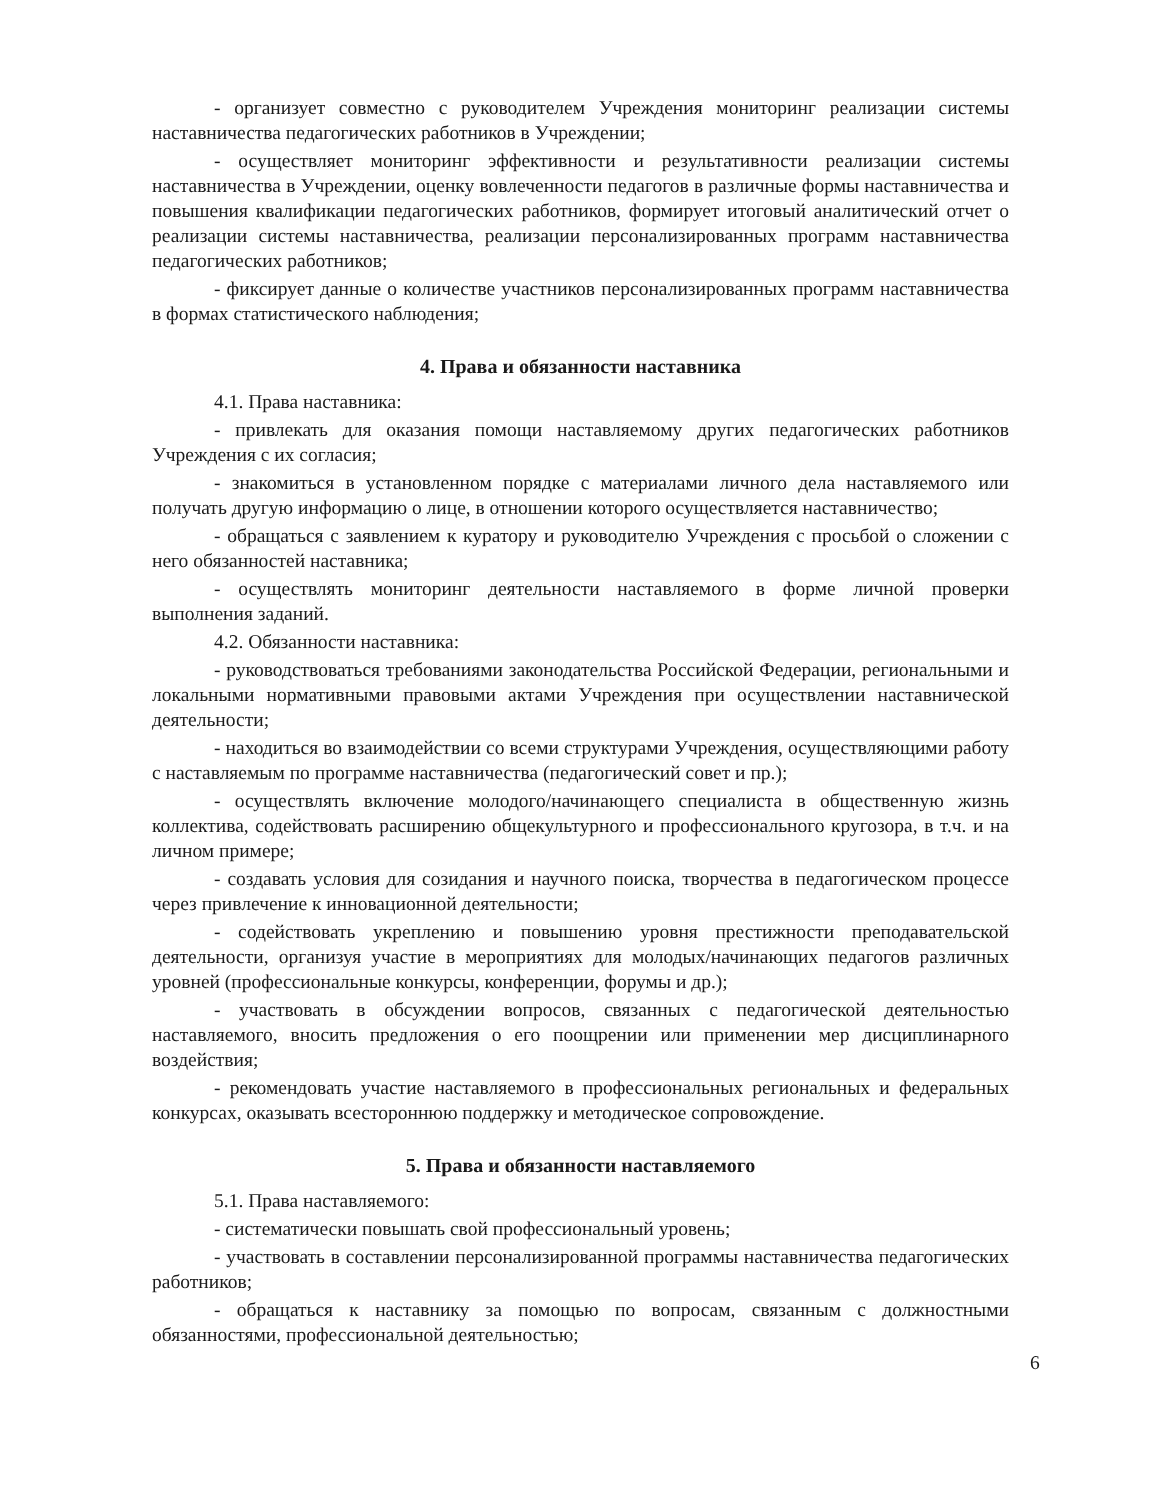- организует совместно с руководителем Учреждения мониторинг реализации системы наставничества педагогических работников в Учреждении;
- осуществляет мониторинг эффективности и результативности реализации системы наставничества в Учреждении, оценку вовлеченности педагогов в различные формы наставничества и повышения квалификации педагогических работников, формирует итоговый аналитический отчет о реализации системы наставничества, реализации персонализированных программ наставничества педагогических работников;
- фиксирует данные о количестве участников персонализированных программ наставничества в формах статистического наблюдения;
4. Права и обязанности наставника
4.1. Права наставника:
- привлекать для оказания помощи наставляемому других педагогических работников Учреждения с их согласия;
- знакомиться в установленном порядке с материалами личного дела наставляемого или получать другую информацию о лице, в отношении которого осуществляется наставничество;
- обращаться с заявлением к куратору и руководителю Учреждения с просьбой о сложении с него обязанностей наставника;
- осуществлять мониторинг деятельности наставляемого в форме личной проверки выполнения заданий.
4.2. Обязанности наставника:
- руководствоваться требованиями законодательства Российской Федерации, региональными и локальными нормативными правовыми актами Учреждения при осуществлении наставнической деятельности;
- находиться во взаимодействии со всеми структурами Учреждения, осуществляющими работу с наставляемым по программе наставничества (педагогический совет и пр.);
- осуществлять включение молодого/начинающего специалиста в общественную жизнь коллектива, содействовать расширению общекультурного и профессионального кругозора, в т.ч. и на личном примере;
- создавать условия для созидания и научного поиска, творчества в педагогическом процессе через привлечение к инновационной деятельности;
- содействовать укреплению и повышению уровня престижности преподавательской деятельности, организуя участие в мероприятиях для молодых/начинающих педагогов различных уровней (профессиональные конкурсы, конференции, форумы и др.);
- участвовать в обсуждении вопросов, связанных с педагогической деятельностью наставляемого, вносить предложения о его поощрении или применении мер дисциплинарного воздействия;
- рекомендовать участие наставляемого в профессиональных региональных и федеральных конкурсах, оказывать всестороннюю поддержку и методическое сопровождение.
5. Права и обязанности наставляемого
5.1. Права наставляемого:
- систематически повышать свой профессиональный уровень;
- участвовать в составлении персонализированной программы наставничества педагогических работников;
- обращаться к наставнику за помощью по вопросам, связанным с должностными обязанностями, профессиональной деятельностью;
6